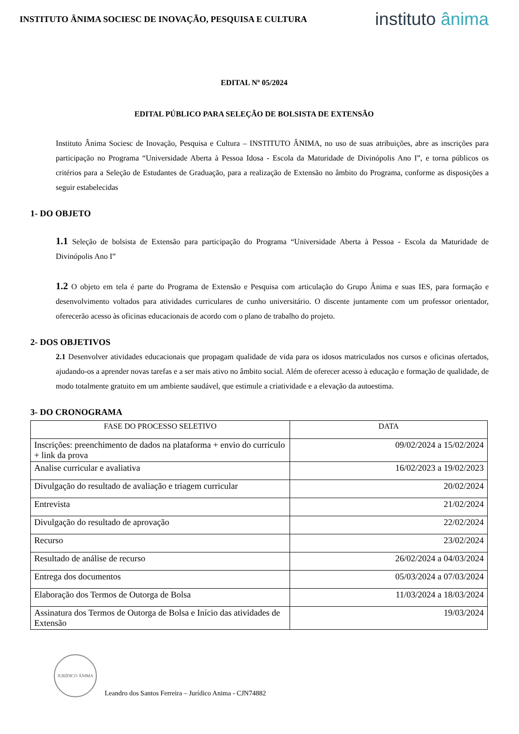INSTITUTO ÂNIMA SOCIESC DE INOVAÇÃO, PESQUISA E CULTURA
instituto ânima
EDITAL Nº 05/2024
EDITAL PÚBLICO PARA SELEÇÃO DE BOLSISTA DE EXTENSÃO
Instituto Ânima Sociesc de Inovação, Pesquisa e Cultura – INSTITUTO ÂNIMA, no uso de suas atribuições, abre as inscrições para participação no Programa “Universidade Aberta à Pessoa Idosa - Escola da Maturidade de Divinópolis Ano I”, e torna públicos os critérios para a Seleção de Estudantes de Graduação, para a realização de Extensão no âmbito do Programa, conforme as disposições a seguir estabelecidas
1- DO OBJETO
1.1 Seleção de bolsista de Extensão para participação do Programa “Universidade Aberta à Pessoa - Escola da Maturidade de Divinópolis Ano I”
1.2 O objeto em tela é parte do Programa de Extensão e Pesquisa com articulação do Grupo Ânima e suas IES, para formação e desenvolvimento voltados para atividades curriculares de cunho universitário. O discente juntamente com um professor orientador, oferecerão acesso às oficinas educacionais de acordo com o plano de trabalho do projeto.
2- DOS OBJETIVOS
2.1 Desenvolver atividades educacionais que propagam qualidade de vida para os idosos matriculados nos cursos e oficinas ofertados, ajudando-os a aprender novas tarefas e a ser mais ativo no âmbito social. Além de oferecer acesso à educação e formação de qualidade, de modo totalmente gratuito em um ambiente saudável, que estimule a criatividade e a elevação da autoestima.
3- DO CRONOGRAMA
| FASE DO PROCESSO SELETIVO | DATA |
| --- | --- |
| Inscrições: preenchimento de dados na plataforma + envio do curriculo + link da prova | 09/02/2024 a 15/02/2024 |
| Analise curricular e avaliativa | 16/02/2023 a 19/02/2023 |
| Divulgação do resultado de avaliação e triagem curricular | 20/02/2024 |
| Entrevista | 21/02/2024 |
| Divulgação do resultado de aprovação | 22/02/2024 |
| Recurso | 23/02/2024 |
| Resultado de análise de recurso | 26/02/2024 a 04/03/2024 |
| Entrega dos documentos | 05/03/2024 a 07/03/2024 |
| Elaboração dos Termos de Outorga de Bolsa | 11/03/2024 a 18/03/2024 |
| Assinatura dos Termos de Outorga de Bolsa e Início das atividades de Extensão | 19/03/2024 |
JURÍDICO ÂNIMA
Leandro dos Santos Ferreira – Jurídico Anima - CJN74882